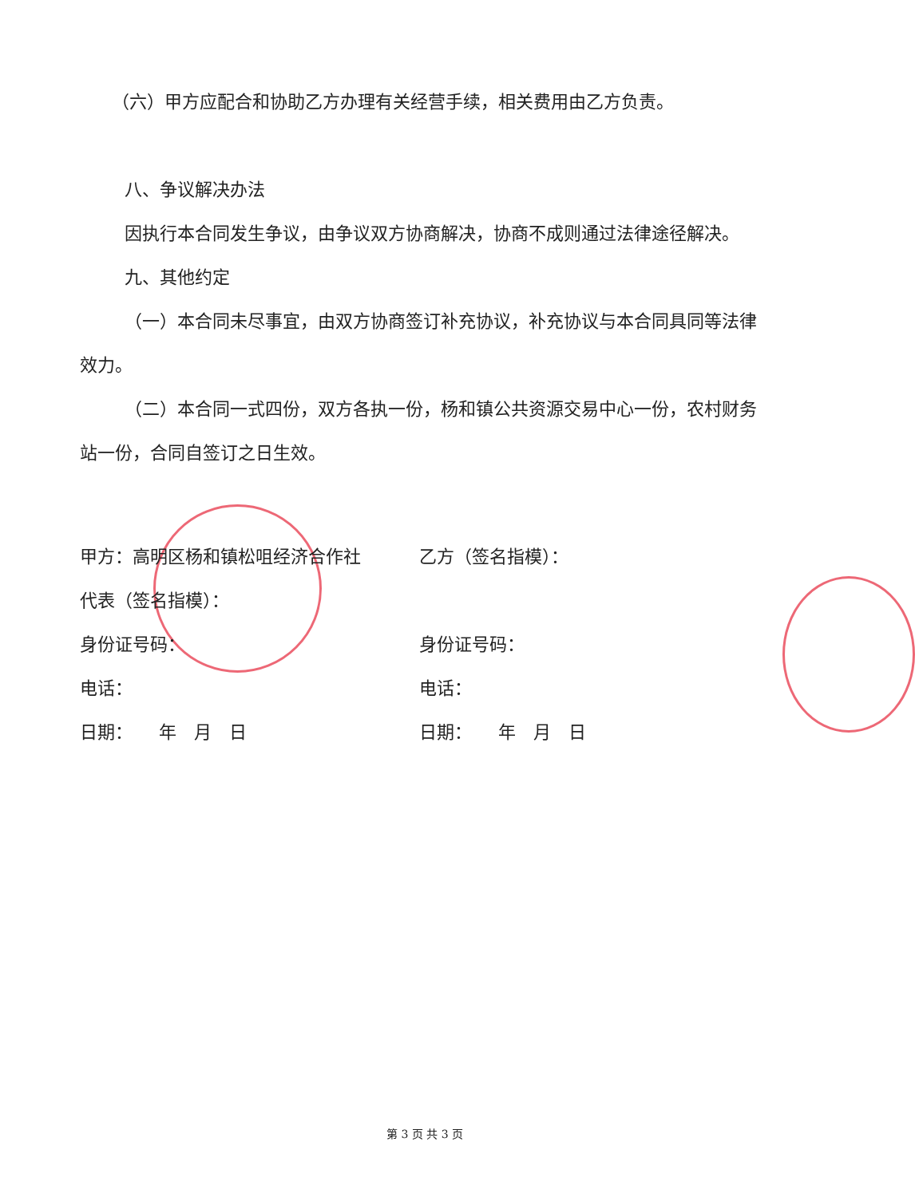（六）甲方应配合和协助乙方办理有关经营手续，相关费用由乙方负责。
八、争议解决办法
因执行本合同发生争议，由争议双方协商解决，协商不成则通过法律途径解决。
九、其他约定
（一）本合同未尽事宜，由双方协商签订补充协议，补充协议与本合同具同等法律效力。
（二）本合同一式四份，双方各执一份，杨和镇公共资源交易中心一份，农村财务站一份，合同自签订之日生效。
甲方：高明区杨和镇松咀经济合作社 乙方（签名指模）：
代表（签名指模）：
身份证号码： 身份证号码：
电话： 电话：
日期：　　年　月　日 日期：　　年　月　日
第 3 页 共 3 页